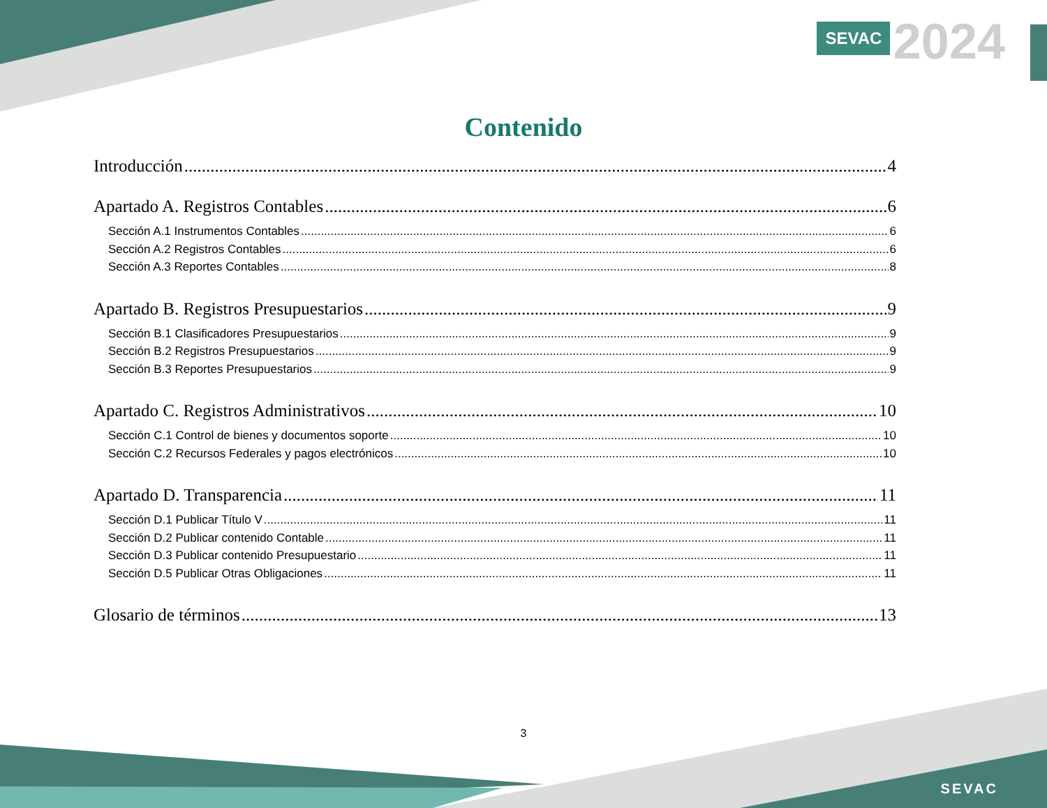SEVAC 2024
Contenido
Introducción 4
Apartado A. Registros Contables 6
Sección A.1 Instrumentos Contables 6
Sección A.2 Registros Contables 6
Sección A.3 Reportes Contables 8
Apartado B. Registros Presupuestarios 9
Sección B.1 Clasificadores Presupuestarios 9
Sección B.2 Registros Presupuestarios 9
Sección B.3 Reportes Presupuestarios 9
Apartado C. Registros Administrativos 10
Sección C.1 Control de bienes y documentos soporte 10
Sección C.2 Recursos Federales y pagos electrónicos 10
Apartado D. Transparencia 11
Sección D.1 Publicar Título V 11
Sección D.2 Publicar contenido Contable 11
Sección D.3 Publicar contenido Presupuestario 11
Sección D.5 Publicar Otras Obligaciones 11
Glosario de términos 13
3
SEVAC